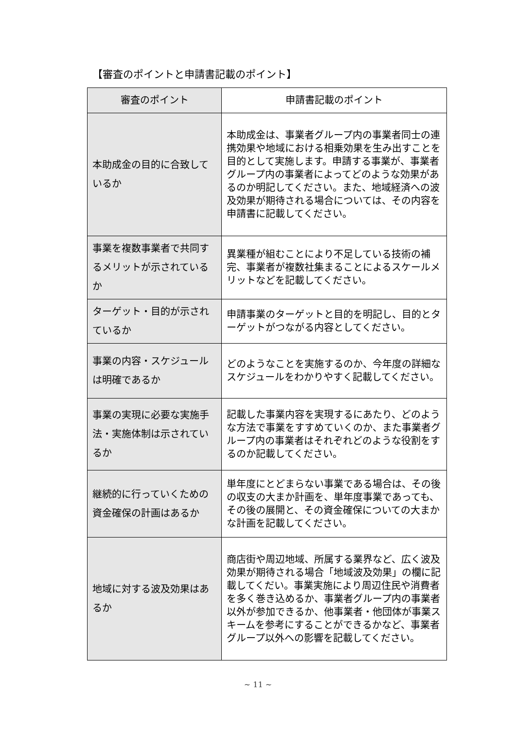【審査のポイントと申請書記載のポイント】
| 審査のポイント | 申請書記載のポイント |
| --- | --- |
| 本助成金の目的に合致しているか | 本助成金は、事業者グループ内の事業者同士の連携効果や地域における相乗効果を生み出すことを目的として実施します。申請する事業が、事業者グループ内の事業者によってどのような効果があるのか明記してください。また、地域経済への波及効果が期待される場合については、その内容を申請書に記載してください。 |
| 事業を複数事業者で共同するメリットが示されているか | 異業種が組むことにより不足している技術の補完、事業者が複数社集まることによるスケールメリットなどを記載してください。 |
| ターゲット・目的が示されているか | 申請事業のターゲットと目的を明記し、目的とターゲットがつながる内容としてください。 |
| 事業の内容・スケジュールは明確であるか | どのようなことを実施するのか、今年度の詳細なスケジュールをわかりやすく記載してください。 |
| 事業の実現に必要な実施手法・実施体制は示されているか | 記載した事業内容を実現するにあたり、どのような方法で事業をすすめていくのか、また事業者グループ内の事業者はそれぞれどのような役割をするのか記載してください。 |
| 継続的に行っていくための資金確保の計画はあるか | 単年度にとどまらない事業である場合は、その後の収支の大まか計画を、単年度事業であっても、その後の展開と、その資金確保についての大まかな計画を記載してください。 |
| 地域に対する波及効果はあるか | 商店街や周辺地域、所属する業界など、広く波及効果が期待される場合「地域波及効果」の欄に記載してくだい。事業実施により周辺住民や消費者を多く巻き込めるか、事業者グループ内の事業者以外が参加できるか、他事業者・他団体が事業スキームを参考にすることができるかなど、事業者グループ以外への影響を記載してください。 |
~ 11 ~